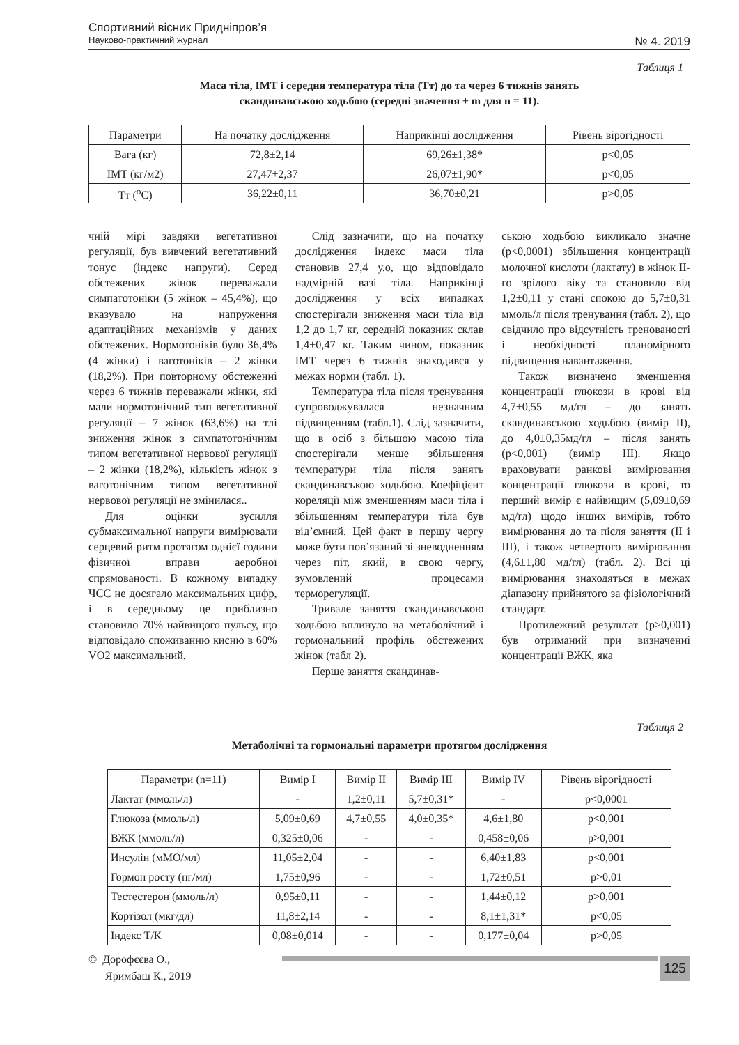Спортивний вісник Придніпров’я
Науково-практичний журнал № 4. 2019
Таблиця 1
Маса тіла, ІМТ і середня температура тіла (Тт) до та через 6 тижнів занять
скандинавською ходьбою (середні значення ± m для n = 11).
| Параметри | На початку дослідження | Наприкінці дослідження | Рівень вірогідності |
| --- | --- | --- | --- |
| Вага (кг) | 72,8±2,14 | 69,26±1,38* | p<0,05 |
| ІМТ (кг/м2) | 27,47+2,37 | 26,07±1,90* | p<0,05 |
| Тт (<sup>о</sup>С) | 36,22±0,11 | 36,70±0,21 | p>0,05 |
чній мірі завдяки вегетативної регуляції, був вивчений вегетативний тонус (індекс напруги). Серед обстежених жінок переважали симпатотоніки (5 жінок – 45,4%), що вказувало на напруження адаптаційних механізмів у даних обстежених. Нормотоніків було 36,4% (4 жінки) і ваготоніків – 2 жінки (18,2%). При повторному обстеженні через 6 тижнів переважали жінки, які мали нормотонічний тип вегетативної регуляції – 7 жінок (63,6%) на тлі зниження жінок з симпатотонічним типом вегетативної нервової регуляції – 2 жінки (18,2%), кількість жінок з ваготонічним типом вегетативної нервової регуляції не змінилася..
Для оцінки зусилля субмаксимальної напруги вимірювали серцевий ритм протягом однієї години фізичної вправи аеробної спрямованості. В кожному випадку ЧСС не досягало максимальних цифр, і в середньому це приблизно становило 70% найвищого пульсу, що відповідало споживанню кисню в 60% VO2 максимальний.
Слід зазначити, що на початку дослідження індекс маси тіла становив 27,4 у.о, що відповідало надмірній вазі тіла. Наприкінці дослідження у всіх випадках спостерігали зниження маси тіла від 1,2 до 1,7 кг, середній показник склав 1,4+0,47 кг. Таким чином, показник ІМТ через 6 тижнів знаходився у межах норми (табл. 1).
Температура тіла після тренування супроводжувалася незначним підвищенням (табл.1). Слід зазначити, що в осіб з більшою масою тіла спостерігали менше збільшення температури тіла після занять скандинавською ходьбою. Коефіцієнт кореляції між зменшенням маси тіла і збільшенням температури тіла був від’ємний. Цей факт в першу чергу може бути пов’язаний зі зневодненням через піт, який, в свою чергу, зумовлений процесами терморегуляції.
Тривале заняття скандинавською ходьбою вплинуло на метаболічний і гормональний профіль обстежених жінок (табл 2).
Перше заняття скандинав-
ською ходьбою викликало значне (p<0,0001) збільшення концентрації молочної кислоти (лактату) в жінок ІІ-го зрілого віку та становило від 1,2±0,11 у стані спокою до 5,7±0,31 ммоль/л після тренування (табл. 2), що свідчило про відсутність тренованості і необхідності планомірного підвищення навантаження.
Також визначено зменшення концентрації глюкози в крові від 4,7±0,55 мд/гл – до занять скандинавською ходьбою (вимір ІІ), до 4,0±0,35мд/гл – після занять (p<0,001) (вимір ІІІ). Якщо враховувати ранкові вимірювання концентрації глюкози в крові, то перший вимір є найвищим (5,09±0,69 мд/гл) щодо інших вимірів, тобто вимірювання до та після заняття (ІІ і ІІІ), і також четвертого вимірювання (4,6±1,80 мд/гл) (табл. 2). Всі ці вимірювання знаходяться в межах діапазону прийнятого за фізіологічний стандарт.
Протилежний результат (p>0,001) був отриманий при визначенні концентрації ВЖК, яка
Таблиця 2
Метаболічні та гормональні параметри протягом дослідження
| Параметри (n=11) | Вимір І | Вимір ІІ | Вимір ІІІ | Вимір IV | Рівень вірогідності |
| --- | --- | --- | --- | --- | --- |
| Лактат (ммоль/л) | - | 1,2±0,11 | 5,7±0,31* | - | p<0,0001 |
| Глюкоза (ммоль/л) | 5,09±0,69 | 4,7±0,55 | 4,0±0,35* | 4,6±1,80 | p<0,001 |
| ВЖК (ммоль/л) | 0,325±0,06 | - | - | 0,458±0,06 | p>0,001 |
| Инсулін (мМО/мл) | 11,05±2,04 | - | - | 6,40±1,83 | p<0,001 |
| Гормон росту (нг/мл) | 1,75±0,96 | - | - | 1,72±0,51 | p>0,01 |
| Тестестерон (ммоль/л) | 0,95±0,11 | - | - | 1,44±0,12 | p>0,001 |
| Кортізол (мкг/дл) | 11,8±2,14 | - | - | 8,1±1,31* | p<0,05 |
| Індекс Т/К | 0,08±0,014 | - | - | 0,177±0,04 | p>0,05 |
© Дорофєєва О.,
Яримбаш К., 2019
125